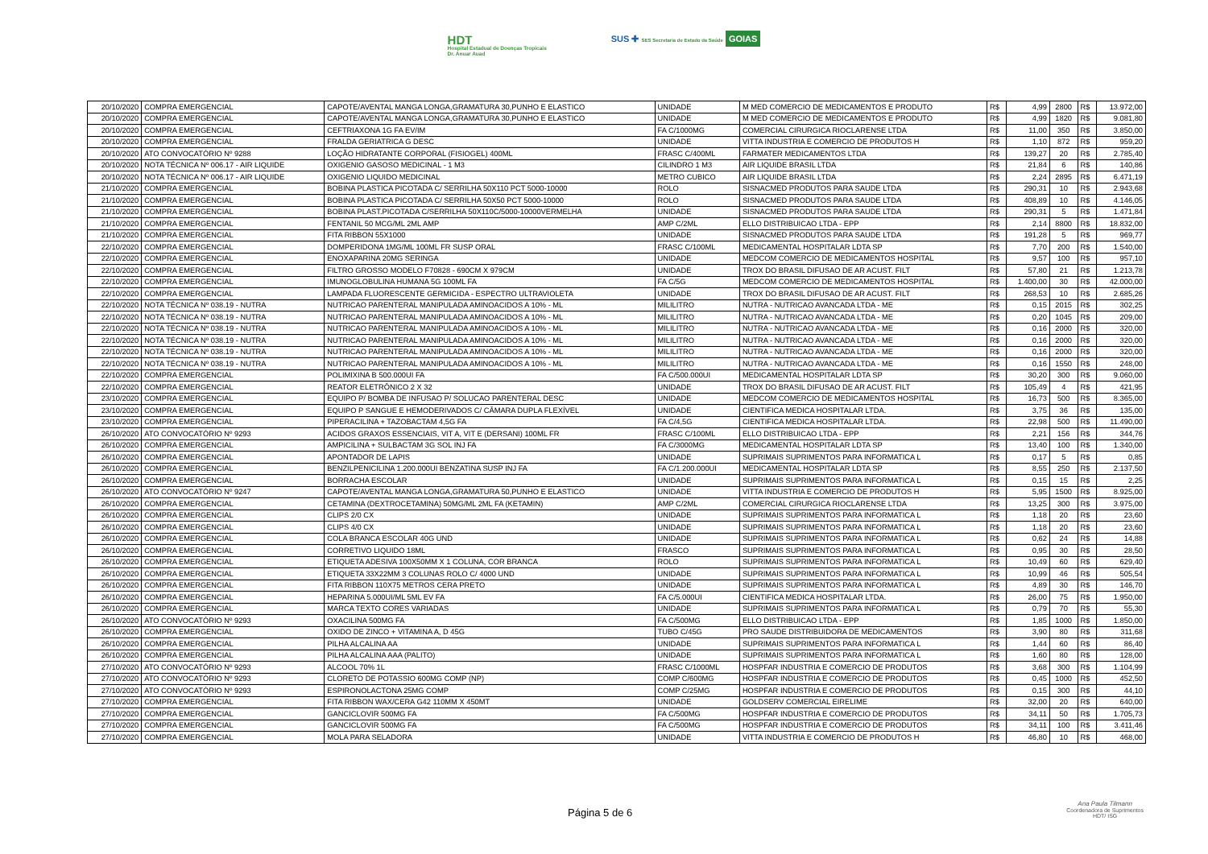HDT
Hospital Estadual de Doenças Tropicais
Dr. Anuar Auad
SUS ✚ SES Secretaria de Estado da Saúde GOIAS
| 20/10/2020 | COMPRA EMERGENCIAL | CAPOTE/AVENTAL MANGA LONGA,GRAMATURA 30,PUNHO E ELASTICO | UNIDADE | M MED COMERCIO DE MEDICAMENTOS E PRODUTO | R$ | 4,99 | 2800 | R$ | 13.972,00 |
| 20/10/2020 | COMPRA EMERGENCIAL | CAPOTE/AVENTAL MANGA LONGA,GRAMATURA 30,PUNHO E ELASTICO | UNIDADE | M MED COMERCIO DE MEDICAMENTOS E PRODUTO | R$ | 4,99 | 1820 | R$ | 9.081,80 |
| 20/10/2020 | COMPRA EMERGENCIAL | CEFTRIAXONA 1G FA EV/IM | FA C/1000MG | COMERCIAL CIRURGICA RIOCLARENSE LTDA | R$ | 11,00 | 350 | R$ | 3.850,00 |
| 20/10/2020 | COMPRA EMERGENCIAL | FRALDA GERIATRICA G DESC | UNIDADE | VITTA INDUSTRIA E COMERCIO DE PRODUTOS H | R$ | 1,10 | 872 | R$ | 959,20 |
| 20/10/2020 | ATO CONVOCATÓRIO Nº 9288 | LOÇÃO HIDRATANTE CORPORAL (FISIOGEL) 400ML | FRASC C/400ML | FARMATER MEDICAMENTOS LTDA | R$ | 139,27 | 20 | R$ | 2.785,40 |
| 20/10/2020 | NOTA TÉCNICA Nº 006.17 - AIR LIQUIDE | OXIGENIO GASOSO MEDICINAL - 1 M3 | CILINDRO 1 M3 | AIR LIQUIDE BRASIL LTDA | R$ | 21,84 | 6 | R$ | 140,86 |
| 20/10/2020 | NOTA TÉCNICA Nº 006.17 - AIR LIQUIDE | OXIGENIO LIQUIDO MEDICINAL | METRO CUBICO | AIR LIQUIDE BRASIL LTDA | R$ | 2,24 | 2895 | R$ | 6.471,19 |
| 21/10/2020 | COMPRA EMERGENCIAL | BOBINA PLASTICA PICOTADA C/ SERRILHA 50X110 PCT 5000-10000 | ROLO | SISNACMED PRODUTOS PARA SAUDE LTDA | R$ | 290,31 | 10 | R$ | 2.943,68 |
| 21/10/2020 | COMPRA EMERGENCIAL | BOBINA PLASTICA PICOTADA C/ SERRILHA 50X50 PCT 5000-10000 | ROLO | SISNACMED PRODUTOS PARA SAUDE LTDA | R$ | 408,89 | 10 | R$ | 4.146,05 |
| 21/10/2020 | COMPRA EMERGENCIAL | BOBINA PLAST.PICOTADA C/SERRILHA 50X110C/5000-10000VERMELHA | UNIDADE | SISNACMED PRODUTOS PARA SAUDE LTDA | R$ | 290,31 | 5 | R$ | 1.471,84 |
| 21/10/2020 | COMPRA EMERGENCIAL | FENTANIL 50 MCG/ML 2ML AMP | AMP C/2ML | ELLO DISTRIBUICAO LTDA - EPP | R$ | 2,14 | 8800 | R$ | 18.832,00 |
| 21/10/2020 | COMPRA EMERGENCIAL | FITA RIBBON 55X1000 | UNIDADE | SISNACMED PRODUTOS PARA SAUDE LTDA | R$ | 191,28 | 5 | R$ | 969,77 |
| 22/10/2020 | COMPRA EMERGENCIAL | DOMPERIDONA 1MG/ML 100ML FR SUSP ORAL | FRASC C/100ML | MEDICAMENTAL HOSPITALAR LDTA SP | R$ | 7,70 | 200 | R$ | 1.540,00 |
| 22/10/2020 | COMPRA EMERGENCIAL | ENOXAPARINA 20MG SERINGA | UNIDADE | MEDCOM COMERCIO DE MEDICAMENTOS HOSPITAL | R$ | 9,57 | 100 | R$ | 957,10 |
| 22/10/2020 | COMPRA EMERGENCIAL | FILTRO GROSSO MODELO F70828 - 690CM X 979CM | UNIDADE | TROX DO BRASIL DIFUSAO DE AR ACUST. FILT | R$ | 57,80 | 21 | R$ | 1.213,78 |
| 22/10/2020 | COMPRA EMERGENCIAL | IMUNOGLOBULINA HUMANA 5G 100ML FA | FA C/5G | MEDCOM COMERCIO DE MEDICAMENTOS HOSPITAL | R$ | 1.400,00 | 30 | R$ | 42.000,00 |
| 22/10/2020 | COMPRA EMERGENCIAL | LAMPADA FLUORESCENTE GERMICIDA - ESPECTRO ULTRAVIOLETA | UNIDADE | TROX DO BRASIL DIFUSAO DE AR ACUST. FILT | R$ | 268,53 | 10 | R$ | 2.685,26 |
| 22/10/2020 | NOTA TÉCNICA Nº 038.19 - NUTRA | NUTRICAO PARENTERAL MANIPULADA AMINOACIDOS A 10% - ML | MILILITRO | NUTRA - NUTRICAO AVANCADA LTDA - ME | R$ | 0,15 | 2015 | R$ | 302,25 |
| 22/10/2020 | NOTA TÉCNICA Nº 038.19 - NUTRA | NUTRICAO PARENTERAL MANIPULADA AMINOACIDOS A 10% - ML | MILILITRO | NUTRA - NUTRICAO AVANCADA LTDA - ME | R$ | 0,20 | 1045 | R$ | 209,00 |
| 22/10/2020 | NOTA TÉCNICA Nº 038.19 - NUTRA | NUTRICAO PARENTERAL MANIPULADA AMINOACIDOS A 10% - ML | MILILITRO | NUTRA - NUTRICAO AVANCADA LTDA - ME | R$ | 0,16 | 2000 | R$ | 320,00 |
| 22/10/2020 | NOTA TÉCNICA Nº 038.19 - NUTRA | NUTRICAO PARENTERAL MANIPULADA AMINOACIDOS A 10% - ML | MILILITRO | NUTRA - NUTRICAO AVANCADA LTDA - ME | R$ | 0,16 | 2000 | R$ | 320,00 |
| 22/10/2020 | NOTA TÉCNICA Nº 038.19 - NUTRA | NUTRICAO PARENTERAL MANIPULADA AMINOACIDOS A 10% - ML | MILILITRO | NUTRA - NUTRICAO AVANCADA LTDA - ME | R$ | 0,16 | 2000 | R$ | 320,00 |
| 22/10/2020 | NOTA TÉCNICA Nº 038.19 - NUTRA | NUTRICAO PARENTERAL MANIPULADA AMINOACIDOS A 10% - ML | MILILITRO | NUTRA - NUTRICAO AVANCADA LTDA - ME | R$ | 0,16 | 1550 | R$ | 248,00 |
| 22/10/2020 | COMPRA EMERGENCIAL | POLIMIXINA B 500.000UI FA | FA C/500.000UI | MEDICAMENTAL HOSPITALAR LDTA SP | R$ | 30,20 | 300 | R$ | 9.060,00 |
| 22/10/2020 | COMPRA EMERGENCIAL | REATOR ELETRÔNICO 2 X 32 | UNIDADE | TROX DO BRASIL DIFUSAO DE AR ACUST. FILT | R$ | 105,49 | 4 | R$ | 421,95 |
| 23/10/2020 | COMPRA EMERGENCIAL | EQUIPO P/ BOMBA DE INFUSAO P/ SOLUCAO PARENTERAL DESC | UNIDADE | MEDCOM COMERCIO DE MEDICAMENTOS HOSPITAL | R$ | 16,73 | 500 | R$ | 8.365,00 |
| 23/10/2020 | COMPRA EMERGENCIAL | EQUIPO P SANGUE E HEMODERIVADOS C/ CÂMARA DUPLA FLEXÍVEL | UNIDADE | CIENTIFICA MEDICA HOSPITALAR LTDA. | R$ | 3,75 | 36 | R$ | 135,00 |
| 23/10/2020 | COMPRA EMERGENCIAL | PIPERACILINA + TAZOBACTAM 4,5G FA | FA C/4,5G | CIENTIFICA MEDICA HOSPITALAR LTDA. | R$ | 22,98 | 500 | R$ | 11.490,00 |
| 26/10/2020 | ATO CONVOCATÓRIO Nº 9293 | ACIDOS GRAXOS ESSENCIAIS, VIT A, VIT E (DERSANI) 100ML FR | FRASC C/100ML | ELLO DISTRIBUICAO LTDA - EPP | R$ | 2,21 | 156 | R$ | 344,76 |
| 26/10/2020 | COMPRA EMERGENCIAL | AMPICILINA + SULBACTAM 3G SOL INJ FA | FA C/3000MG | MEDICAMENTAL HOSPITALAR LDTA SP | R$ | 13,40 | 100 | R$ | 1.340,00 |
| 26/10/2020 | COMPRA EMERGENCIAL | APONTADOR DE LAPIS | UNIDADE | SUPRIMAIS SUPRIMENTOS PARA INFORMATICA L | R$ | 0,17 | 5 | R$ | 0,85 |
| 26/10/2020 | COMPRA EMERGENCIAL | BENZILPENICILINA 1.200.000UI BENZATINA SUSP INJ FA | FA C/1.200.000UI | MEDICAMENTAL HOSPITALAR LDTA SP | R$ | 8,55 | 250 | R$ | 2.137,50 |
| 26/10/2020 | COMPRA EMERGENCIAL | BORRACHA ESCOLAR | UNIDADE | SUPRIMAIS SUPRIMENTOS PARA INFORMATICA L | R$ | 0,15 | 15 | R$ | 2,25 |
| 26/10/2020 | ATO CONVOCATÓRIO Nº 9247 | CAPOTE/AVENTAL MANGA LONGA,GRAMATURA 50,PUNHO E ELASTICO | UNIDADE | VITTA INDUSTRIA E COMERCIO DE PRODUTOS H | R$ | 5,95 | 1500 | R$ | 8.925,00 |
| 26/10/2020 | COMPRA EMERGENCIAL | CETAMINA (DEXTROCETAMINA) 50MG/ML 2ML FA (KETAMIN) | AMP C/2ML | COMERCIAL CIRURGICA RIOCLARENSE LTDA | R$ | 13,25 | 300 | R$ | 3.975,00 |
| 26/10/2020 | COMPRA EMERGENCIAL | CLIPS 2/0 CX | UNIDADE | SUPRIMAIS SUPRIMENTOS PARA INFORMATICA L | R$ | 1,18 | 20 | R$ | 23,60 |
| 26/10/2020 | COMPRA EMERGENCIAL | CLIPS 4/0 CX | UNIDADE | SUPRIMAIS SUPRIMENTOS PARA INFORMATICA L | R$ | 1,18 | 20 | R$ | 23,60 |
| 26/10/2020 | COMPRA EMERGENCIAL | COLA BRANCA ESCOLAR 40G UND | UNIDADE | SUPRIMAIS SUPRIMENTOS PARA INFORMATICA L | R$ | 0,62 | 24 | R$ | 14,88 |
| 26/10/2020 | COMPRA EMERGENCIAL | CORRETIVO LIQUIDO 18ML | FRASCO | SUPRIMAIS SUPRIMENTOS PARA INFORMATICA L | R$ | 0,95 | 30 | R$ | 28,50 |
| 26/10/2020 | COMPRA EMERGENCIAL | ETIQUETA ADESIVA 100X50MM X 1 COLUNA, COR BRANCA | ROLO | SUPRIMAIS SUPRIMENTOS PARA INFORMATICA L | R$ | 10,49 | 60 | R$ | 629,40 |
| 26/10/2020 | COMPRA EMERGENCIAL | ETIQUETA 33X22MM 3 COLUNAS ROLO C/ 4000 UND | UNIDADE | SUPRIMAIS SUPRIMENTOS PARA INFORMATICA L | R$ | 10,99 | 46 | R$ | 505,54 |
| 26/10/2020 | COMPRA EMERGENCIAL | FITA RIBBON 110X75 METROS CERA PRETO | UNIDADE | SUPRIMAIS SUPRIMENTOS PARA INFORMATICA L | R$ | 4,89 | 30 | R$ | 146,70 |
| 26/10/2020 | COMPRA EMERGENCIAL | HEPARINA 5.000UI/ML 5ML EV FA | FA C/5.000UI | CIENTIFICA MEDICA HOSPITALAR LTDA. | R$ | 26,00 | 75 | R$ | 1.950,00 |
| 26/10/2020 | COMPRA EMERGENCIAL | MARCA TEXTO CORES VARIADAS | UNIDADE | SUPRIMAIS SUPRIMENTOS PARA INFORMATICA L | R$ | 0,79 | 70 | R$ | 55,30 |
| 26/10/2020 | ATO CONVOCATÓRIO Nº 9293 | OXACILINA 500MG FA | FA C/500MG | ELLO DISTRIBUICAO LTDA - EPP | R$ | 1,85 | 1000 | R$ | 1.850,00 |
| 26/10/2020 | COMPRA EMERGENCIAL | OXIDO DE ZINCO + VITAMINA A, D 45G | TUBO C/45G | PRO SAUDE DISTRIBUIDORA DE MEDICAMENTOS | R$ | 3,90 | 80 | R$ | 311,68 |
| 26/10/2020 | COMPRA EMERGENCIAL | PILHA ALCALINA AA | UNIDADE | SUPRIMAIS SUPRIMENTOS PARA INFORMATICA L | R$ | 1,44 | 60 | R$ | 86,40 |
| 26/10/2020 | COMPRA EMERGENCIAL | PILHA ALCALINA AAA (PALITO) | UNIDADE | SUPRIMAIS SUPRIMENTOS PARA INFORMATICA L | R$ | 1,60 | 80 | R$ | 128,00 |
| 27/10/2020 | ATO CONVOCATÓRIO Nº 9293 | ALCOOL 70% 1L | FRASC C/1000ML | HOSPFAR INDUSTRIA E COMERCIO DE PRODUTOS | R$ | 3,68 | 300 | R$ | 1.104,99 |
| 27/10/2020 | ATO CONVOCATÓRIO Nº 9293 | CLORETO DE POTASSIO 600MG COMP (NP) | COMP C/600MG | HOSPFAR INDUSTRIA E COMERCIO DE PRODUTOS | R$ | 0,45 | 1000 | R$ | 452,50 |
| 27/10/2020 | ATO CONVOCATÓRIO Nº 9293 | ESPIRONOLACTONA 25MG COMP | COMP C/25MG | HOSPFAR INDUSTRIA E COMERCIO DE PRODUTOS | R$ | 0,15 | 300 | R$ | 44,10 |
| 27/10/2020 | COMPRA EMERGENCIAL | FITA RIBBON WAX/CERA G42 110MM X 450MT | UNIDADE | GOLDSERV COMERCIAL EIRELIME | R$ | 32,00 | 20 | R$ | 640,00 |
| 27/10/2020 | COMPRA EMERGENCIAL | GANCICLOVIR 500MG FA | FA C/500MG | HOSPFAR INDUSTRIA E COMERCIO DE PRODUTOS | R$ | 34,11 | 50 | R$ | 1.705,73 |
| 27/10/2020 | COMPRA EMERGENCIAL | GANCICLOVIR 500MG FA | FA C/500MG | HOSPFAR INDUSTRIA E COMERCIO DE PRODUTOS | R$ | 34,11 | 100 | R$ | 3.411,46 |
| 27/10/2020 | COMPRA EMERGENCIAL | MOLA PARA SELADORA | UNIDADE | VITTA INDUSTRIA E COMERCIO DE PRODUTOS H | R$ | 46,80 | 10 | R$ | 468,00 |
Página 5 de 6
Ana Paula Tilmann
Coordenadora de Suprimentos
HDT/ ISG